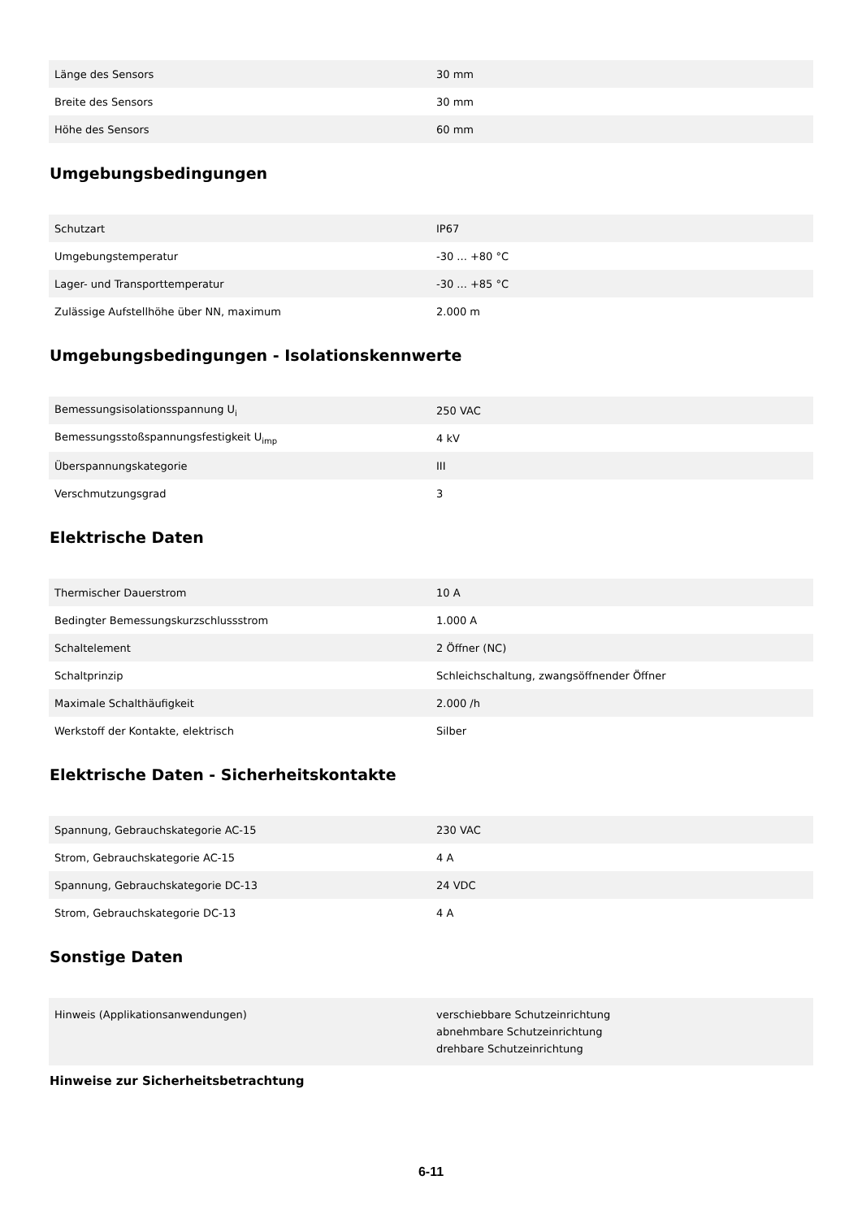| Länge des Sensors | 30 mm |
| Breite des Sensors | 30 mm |
| Höhe des Sensors | 60 mm |
Umgebungsbedingungen
| Schutzart | IP67 |
| Umgebungstemperatur | -30 ... +80 °C |
| Lager- und Transporttemperatur | -30 ... +85 °C |
| Zulässige Aufstellhöhe über NN, maximum | 2.000 m |
Umgebungsbedingungen - Isolationskennwerte
| Bemessungsisolationsspannung U<sub>i</sub> | 250 VAC |
| Bemessungsstoßspannungsfestigkeit U<sub>imp</sub> | 4 kV |
| Überspannungskategorie | III |
| Verschmutzungsgrad | 3 |
Elektrische Daten
| Thermischer Dauerstrom | 10 A |
| Bedingter Bemessungskurzschlussstrom | 1.000 A |
| Schaltelement | 2 Öffner (NC) |
| Schaltprinzip | Schleichschaltung, zwangsöffnender Öffner |
| Maximale Schalthäufigkeit | 2.000 /h |
| Werkstoff der Kontakte, elektrisch | Silber |
Elektrische Daten - Sicherheitskontakte
| Spannung, Gebrauchskategorie AC-15 | 230 VAC |
| Strom, Gebrauchskategorie AC-15 | 4 A |
| Spannung, Gebrauchskategorie DC-13 | 24 VDC |
| Strom, Gebrauchskategorie DC-13 | 4 A |
Sonstige Daten
| Hinweis (Applikationsanwendungen) | verschiebbare Schutzeinrichtung abnehmbare Schutzeinrichtung drehbare Schutzeinrichtung |
Hinweise zur Sicherheitsbetrachtung
6-11